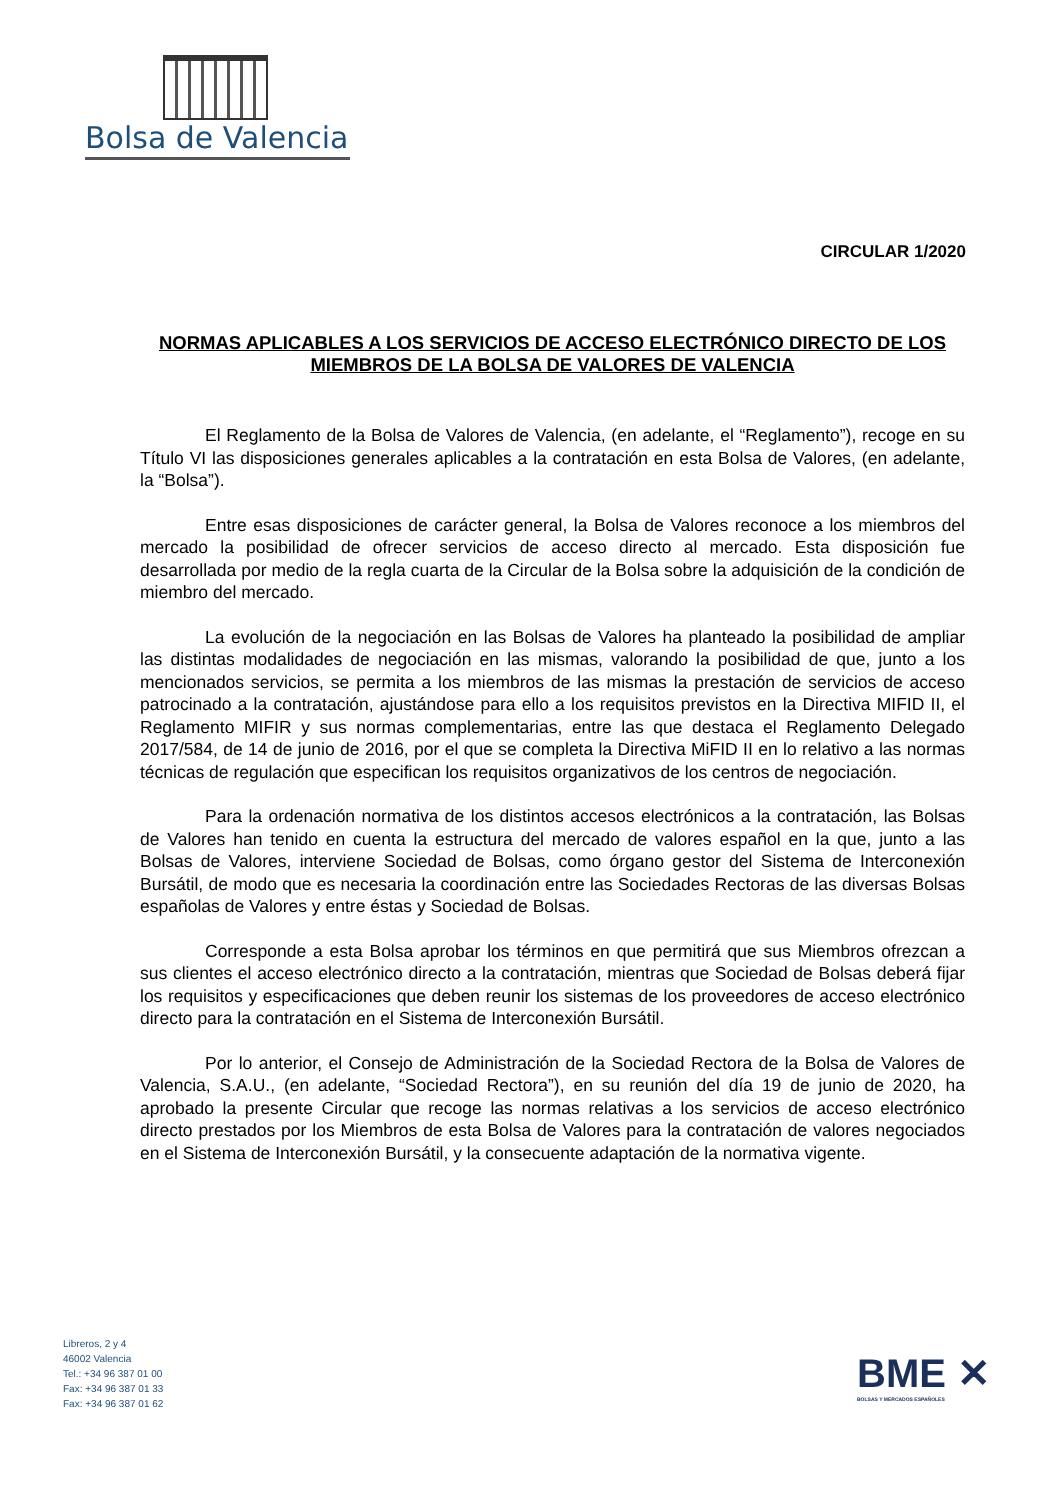Bolsa de Valencia
CIRCULAR 1/2020
NORMAS APLICABLES A LOS SERVICIOS DE ACCESO ELECTRÓNICO DIRECTO DE LOS MIEMBROS DE LA BOLSA DE VALORES DE VALENCIA
El Reglamento de la Bolsa de Valores de Valencia, (en adelante, el “Reglamento”), recoge en su Título VI las disposiciones generales aplicables a la contratación en esta Bolsa de Valores, (en adelante, la “Bolsa”).
Entre esas disposiciones de carácter general, la Bolsa de Valores reconoce a los miembros del mercado la posibilidad de ofrecer servicios de acceso directo al mercado. Esta disposición fue desarrollada por medio de la regla cuarta de la Circular de la Bolsa sobre la adquisición de la condición de miembro del mercado.
La evolución de la negociación en las Bolsas de Valores ha planteado la posibilidad de ampliar las distintas modalidades de negociación en las mismas, valorando la posibilidad de que, junto a los mencionados servicios, se permita a los miembros de las mismas la prestación de servicios de acceso patrocinado a la contratación, ajustándose para ello a los requisitos previstos en la Directiva MIFID II, el Reglamento MIFIR y sus normas complementarias, entre las que destaca el Reglamento Delegado 2017/584, de 14 de junio de 2016, por el que se completa la Directiva MiFID II en lo relativo a las normas técnicas de regulación que especifican los requisitos organizativos de los centros de negociación.
Para la ordenación normativa de los distintos accesos electrónicos a la contratación, las Bolsas de Valores han tenido en cuenta la estructura del mercado de valores español en la que, junto a las Bolsas de Valores, interviene Sociedad de Bolsas, como órgano gestor del Sistema de Interconexión Bursátil, de modo que es necesaria la coordinación entre las Sociedades Rectoras de las diversas Bolsas españolas de Valores y entre éstas y Sociedad de Bolsas.
Corresponde a esta Bolsa aprobar los términos en que permitirá que sus Miembros ofrezcan a sus clientes el acceso electrónico directo a la contratación, mientras que Sociedad de Bolsas deberá fijar los requisitos y especificaciones que deben reunir los sistemas de los proveedores de acceso electrónico directo para la contratación en el Sistema de Interconexión Bursátil.
Por lo anterior, el Consejo de Administración de la Sociedad Rectora de la Bolsa de Valores de Valencia, S.A.U., (en adelante, “Sociedad Rectora”), en su reunión del día 19 de junio de 2020, ha aprobado la presente Circular que recoge las normas relativas a los servicios de acceso electrónico directo prestados por los Miembros de esta Bolsa de Valores para la contratación de valores negociados en el Sistema de Interconexión Bursátil, y la consecuente adaptación de la normativa vigente.
Libreros, 2 y 4
46002 Valencia
Tel.: +34 96 387 01 00
Fax: +34 96 387 01 33
Fax: +34 96 387 01 62
BME ✕
BOLSAS Y MERCADOS ESPAÑOLES